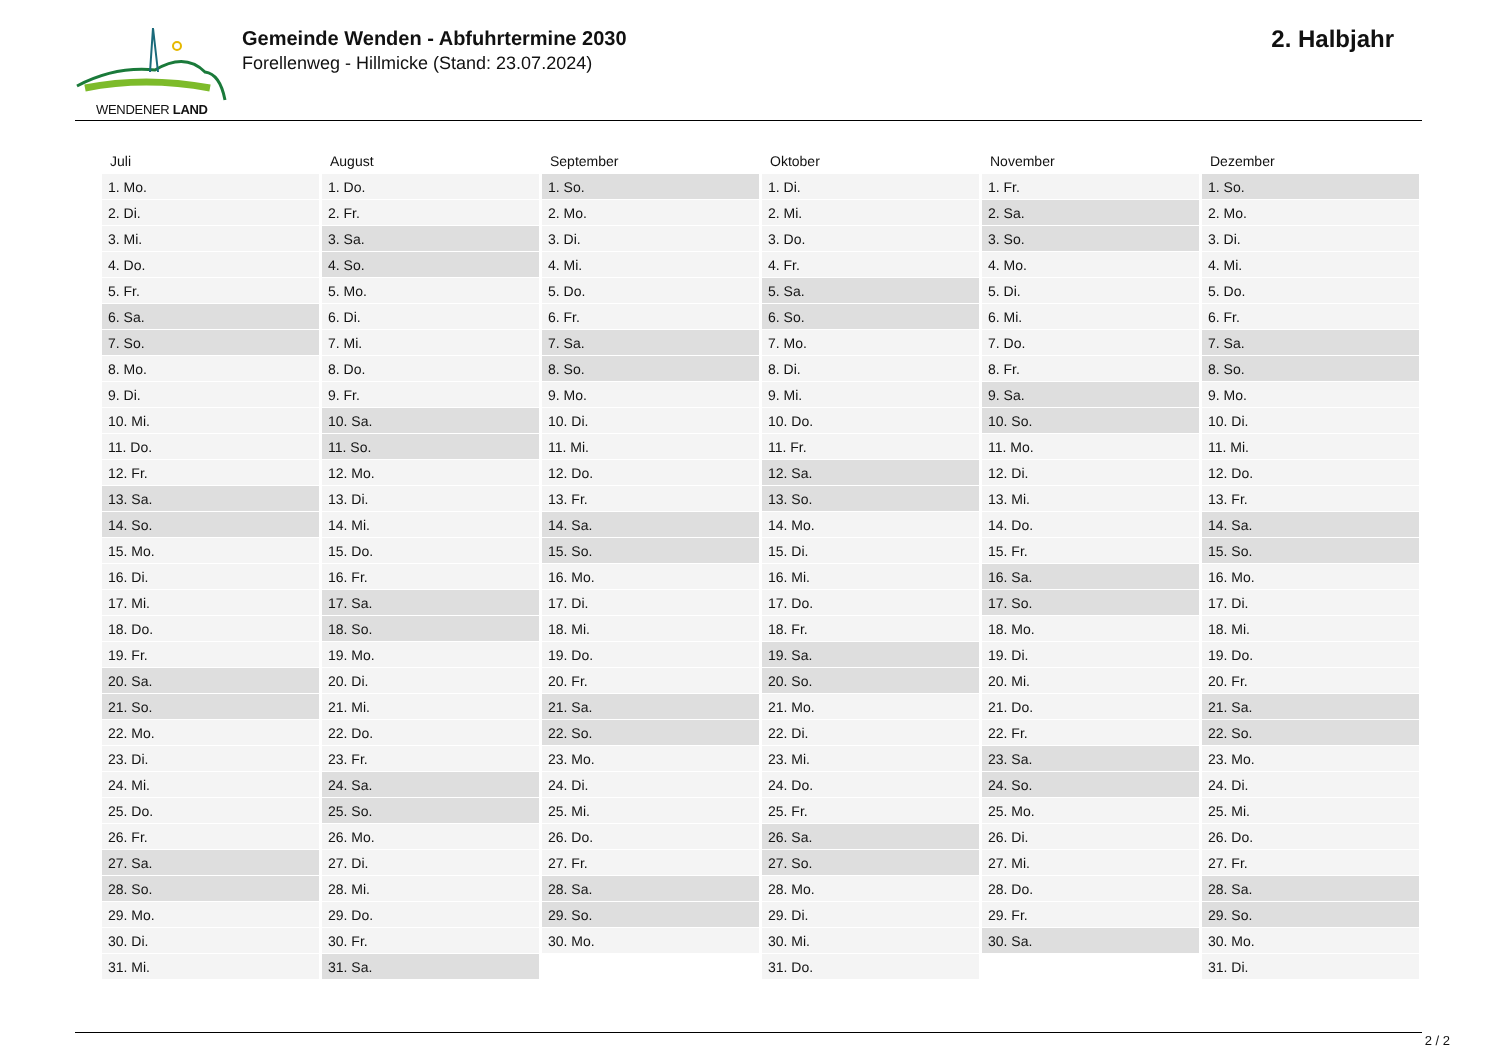WENDENER LAND
Gemeinde Wenden - Abfuhrtermine 2030
Forellenweg - Hillmicke (Stand: 23.07.2024)
2. Halbjahr
| Juli | August | September | Oktober | November | Dezember |
| --- | --- | --- | --- | --- | --- |
| 1. Mo. | 1. Do. | 1. So. | 1. Di. | 1. Fr. | 1. So. |
| 2. Di. | 2. Fr. | 2. Mo. | 2. Mi. | 2. Sa. | 2. Mo. |
| 3. Mi. | 3. Sa. | 3. Di. | 3. Do. | 3. So. | 3. Di. |
| 4. Do. | 4. So. | 4. Mi. | 4. Fr. | 4. Mo. | 4. Mi. |
| 5. Fr. | 5. Mo. | 5. Do. | 5. Sa. | 5. Di. | 5. Do. |
| 6. Sa. | 6. Di. | 6. Fr. | 6. So. | 6. Mi. | 6. Fr. |
| 7. So. | 7. Mi. | 7. Sa. | 7. Mo. | 7. Do. | 7. Sa. |
| 8. Mo. | 8. Do. | 8. So. | 8. Di. | 8. Fr. | 8. So. |
| 9. Di. | 9. Fr. | 9. Mo. | 9. Mi. | 9. Sa. | 9. Mo. |
| 10. Mi. | 10. Sa. | 10. Di. | 10. Do. | 10. So. | 10. Di. |
| 11. Do. | 11. So. | 11. Mi. | 11. Fr. | 11. Mo. | 11. Mi. |
| 12. Fr. | 12. Mo. | 12. Do. | 12. Sa. | 12. Di. | 12. Do. |
| 13. Sa. | 13. Di. | 13. Fr. | 13. So. | 13. Mi. | 13. Fr. |
| 14. So. | 14. Mi. | 14. Sa. | 14. Mo. | 14. Do. | 14. Sa. |
| 15. Mo. | 15. Do. | 15. So. | 15. Di. | 15. Fr. | 15. So. |
| 16. Di. | 16. Fr. | 16. Mo. | 16. Mi. | 16. Sa. | 16. Mo. |
| 17. Mi. | 17. Sa. | 17. Di. | 17. Do. | 17. So. | 17. Di. |
| 18. Do. | 18. So. | 18. Mi. | 18. Fr. | 18. Mo. | 18. Mi. |
| 19. Fr. | 19. Mo. | 19. Do. | 19. Sa. | 19. Di. | 19. Do. |
| 20. Sa. | 20. Di. | 20. Fr. | 20. So. | 20. Mi. | 20. Fr. |
| 21. So. | 21. Mi. | 21. Sa. | 21. Mo. | 21. Do. | 21. Sa. |
| 22. Mo. | 22. Do. | 22. So. | 22. Di. | 22. Fr. | 22. So. |
| 23. Di. | 23. Fr. | 23. Mo. | 23. Mi. | 23. Sa. | 23. Mo. |
| 24. Mi. | 24. Sa. | 24. Di. | 24. Do. | 24. So. | 24. Di. |
| 25. Do. | 25. So. | 25. Mi. | 25. Fr. | 25. Mo. | 25. Mi. |
| 26. Fr. | 26. Mo. | 26. Do. | 26. Sa. | 26. Di. | 26. Do. |
| 27. Sa. | 27. Di. | 27. Fr. | 27. So. | 27. Mi. | 27. Fr. |
| 28. So. | 28. Mi. | 28. Sa. | 28. Mo. | 28. Do. | 28. Sa. |
| 29. Mo. | 29. Do. | 29. So. | 29. Di. | 29. Fr. | 29. So. |
| 30. Di. | 30. Fr. | 30. Mo. | 30. Mi. | 30. Sa. | 30. Mo. |
| 31. Mi. | 31. Sa. | | 31. Do. | | 31. Di. |
2 / 2